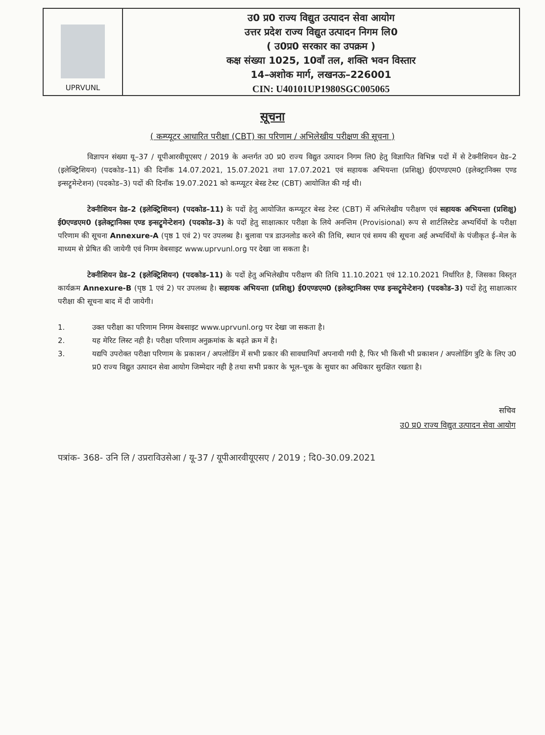UPRVUNL
उ0 प्र0 राज्य विद्युत उत्पादन सेवा आयोग
उत्तर प्रदेश राज्य विद्युत उत्पादन निगम लि0
( उ0प्र0 सरकार का उपक्रम )
कक्ष संख्या 1025, 10वॉं तल, शक्ति भवन विस्तार
14–अशोक मार्ग, लखनऊ–226001
CIN: U40101UP1980SGC005065
सूचना
( कम्प्यूटर आधारित परीक्षा (CBT) का परिणाम / अभिलेखीय परीक्षण की सूचना )
विज्ञापन संख्या यू–37 / यूपीआरवीयूएसए / 2019 के अन्तर्गत उ0 प्र0 राज्य विद्युत उत्पादन निगम लि0 हेतु विज्ञापित विभिन्न पदों में से टेक्नीशियन ग्रेड–2 (इलेक्ट्रिशियन) (पदकोड–11) की दिनॉंक 14.07.2021, 15.07.2021 तथा 17.07.2021 एवं सहायक अभियन्ता (प्रशिक्षु) ई0एण्डएम0 (इलेक्ट्रानिक्स एण्ड इन्सट्रूमेन्टेशन) (पदकोड–3) पदों की दिनॉंक 19.07.2021 को कम्प्यूटर बेस्ड टेस्ट (CBT) आयोजित की गई थी।
टेक्नीशियन ग्रेड–2 (इलेक्ट्रिशियन) (पदकोड–11) के पदों हेतु आयोजित कम्प्यूटर बेस्ड टेस्ट (CBT) में अभिलेखीय परीक्षण एवं सहायक अभियन्ता (प्रशिक्षु) ई0एण्डएम0 (इलेक्ट्रानिक्स एण्ड इन्सट्रूमेन्टेशन) (पदकोड–3) के पदों हेतु साक्षात्कार परीक्षा के लिये अनन्तिम (Provisional) रूप से शार्टलिस्टेड अभ्यर्थियों के परीक्षा परिणाम की सूचना Annexure-A (पृष्ठ 1 एवं 2) पर उपलब्ध है। बुलावा पत्र डाउनलोड करने की तिथि, स्थान एवं समय की सूचना अर्ह अभ्यर्थियों के पंजीकृत ई–मेल के माध्यम से प्रेषित की जायेगी एवं निगम वेबसाइट www.uprvunl.org पर देखा जा सकता है।
टेक्नीशियन ग्रेड–2 (इलेक्ट्रिशियन) (पदकोड–11) के पदों हेतु अभिलेखीय परीक्षण की तिथि 11.10.2021 एवं 12.10.2021 निर्धारित है, जिसका विस्तृत कार्यक्रम Annexure-B (पृष्ठ 1 एवं 2) पर उपलब्ध है। सहायक अभियन्ता (प्रशिक्षु) ई0एण्डएम0 (इलेक्ट्रानिक्स एण्ड इन्सट्रूमेन्टेशन) (पदकोड–3) पदों हेतु साक्षात्कार परीक्षा की सूचना बाद में दी जायेगी।
1. उक्त परीक्षा का परिणाम निगम वेबसाइट www.uprvunl.org पर देखा जा सकता है।
2. यह मेरिट लिस्ट नही है। परीक्षा परिणाम अनुक्रमांक के बढ़ते क्रम में है।
3. यद्यपि उपरोक्त परीक्षा परिणाम के प्रकाशन / अपलोडिंग में सभी प्रकार की सावधानियॉं अपनायी गयी है, फिर भी किसी भी प्रकाशन / अपलोडिंग त्रुटि के लिए उ0 प्र0 राज्य विद्युत उत्पादन सेवा आयोग जिम्मेदार नही है तथा सभी प्रकार के भूल–चूक के सुधार का अधिकार सुरक्षित रखता है।
सचिव
उ0 प्र0 राज्य विद्युत उत्पादन सेवा आयोग
पत्रांक- 368- उनि लि / उप्रराविउसेआ / यू-37 / यूपीआरवीयूएसए / 2019 ; दि0-30.09.2021